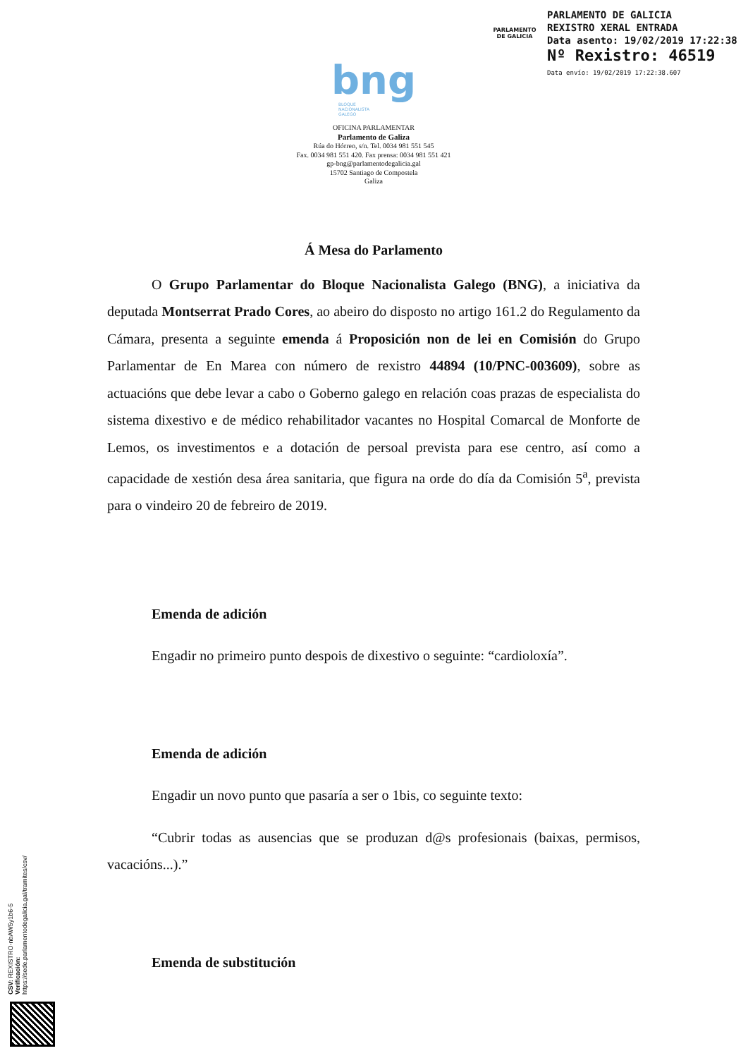PARLAMENTO
DE GALICIA
PARLAMENTO DE GALICIA
REXISTRO XERAL ENTRADA
Data asento: 19/02/2019 17:22:38
Nº Rexistro: 46519
Data envío: 19/02/2019 17:22:38.607
bng
BLOQUE
NACIONALISTA
GALEGO
OFICINA PARLAMENTAR
Parlamento de Galiza
Rúa do Hórreo, s/n. Tel. 0034 981 551 545
Fax. 0034 981 551 420. Fax prensa: 0034 981 551 421
gp-bng@parlamentodegalicia.gal
15702 Santiago de Compostela
Galiza
Á Mesa do Parlamento
O Grupo Parlamentar do Bloque Nacionalista Galego (BNG), a iniciativa da deputada Montserrat Prado Cores, ao abeiro do disposto no artigo 161.2 do Regulamento da Cámara, presenta a seguinte emenda á Proposición non de lei en Comisión do Grupo Parlamentar de En Marea con número de rexistro 44894 (10/PNC-003609), sobre as actuacións que debe levar a cabo o Goberno galego en relación coas prazas de especialista do sistema dixestivo e de médico rehabilitador vacantes no Hospital Comarcal de Monforte de Lemos, os investimentos e a dotación de persoal prevista para ese centro, así como a capacidade de xestión desa área sanitaria, que figura na orde do día da Comisión 5<sup>a</sup>, prevista para o vindeiro 20 de febreiro de 2019.
Emenda de adición
Engadir no primeiro punto despois de dixestivo o seguinte: “cardioloxía”.
Emenda de adición
Engadir un novo punto que pasaría a ser o 1bis, co seguinte texto:
“Cubrir todas as ausencias que se produzan d@s profesionais (baixas, permisos, vacacións...).”
Emenda de substitución
CSV: REXISTRO-nbAW5y1b6-5
Verificación:
https://sede.parlamentodegalicia.gal/tramites/csv/